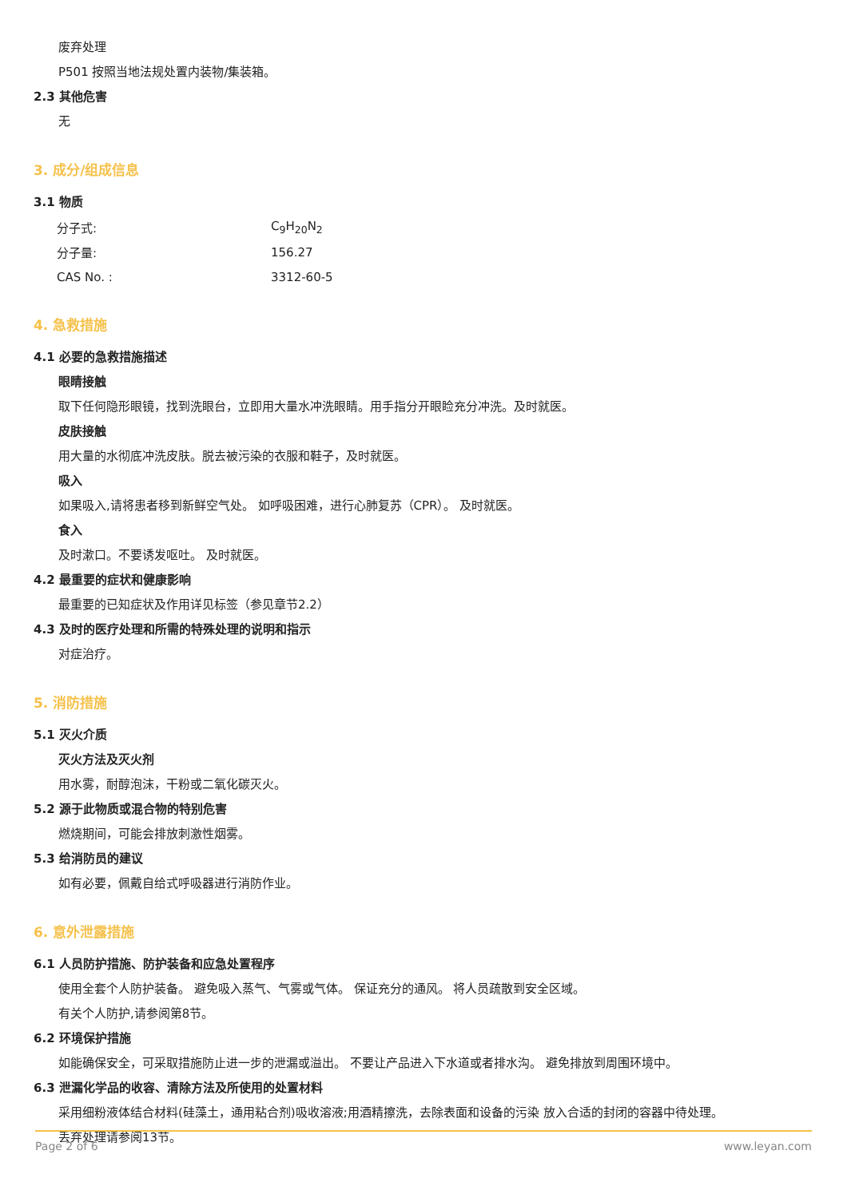废弃处理
P501 按照当地法规处置内装物/集装箱。
2.3 其他危害
无
3. 成分/组成信息
3.1 物质
| 分子式: | C<sub>9</sub>H<sub>20</sub>N<sub>2</sub> |
| 分子量: | 156.27 |
| CAS No. : | 3312-60-5 |
4. 急救措施
4.1 必要的急救措施描述
眼睛接触
取下任何隐形眼镜，找到洗眼台，立即用大量水冲洗眼睛。用手指分开眼睑充分冲洗。及时就医。
皮肤接触
用大量的水彻底冲洗皮肤。脱去被污染的衣服和鞋子，及时就医。
吸入
如果吸入,请将患者移到新鲜空气处。 如呼吸困难，进行心肺复苏（CPR）。 及时就医。
食入
及时漱口。不要诱发呕吐。 及时就医。
4.2 最重要的症状和健康影响
最重要的已知症状及作用详见标签（参见章节2.2）
4.3 及时的医疗处理和所需的特殊处理的说明和指示
对症治疗。
5. 消防措施
5.1 灭火介质
灭火方法及灭火剂
用水雾，耐醇泡沫，干粉或二氧化碳灭火。
5.2 源于此物质或混合物的特别危害
燃烧期间，可能会排放刺激性烟雾。
5.3 给消防员的建议
如有必要，佩戴自给式呼吸器进行消防作业。
6. 意外泄露措施
6.1 人员防护措施、防护装备和应急处置程序
使用全套个人防护装备。 避免吸入蒸气、气雾或气体。 保证充分的通风。 将人员疏散到安全区域。
有关个人防护,请参阅第8节。
6.2 环境保护措施
如能确保安全，可采取措施防止进一步的泄漏或溢出。 不要让产品进入下水道或者排水沟。 避免排放到周围环境中。
6.3 泄漏化学品的收容、清除方法及所使用的处置材料
采用细粉液体结合材料(硅藻土，通用粘合剂)吸收溶液;用酒精擦洗，去除表面和设备的污染 放入合适的封闭的容器中待处理。
丢弃处理请参阅13节。
Page 2 of 6 www.leyan.com